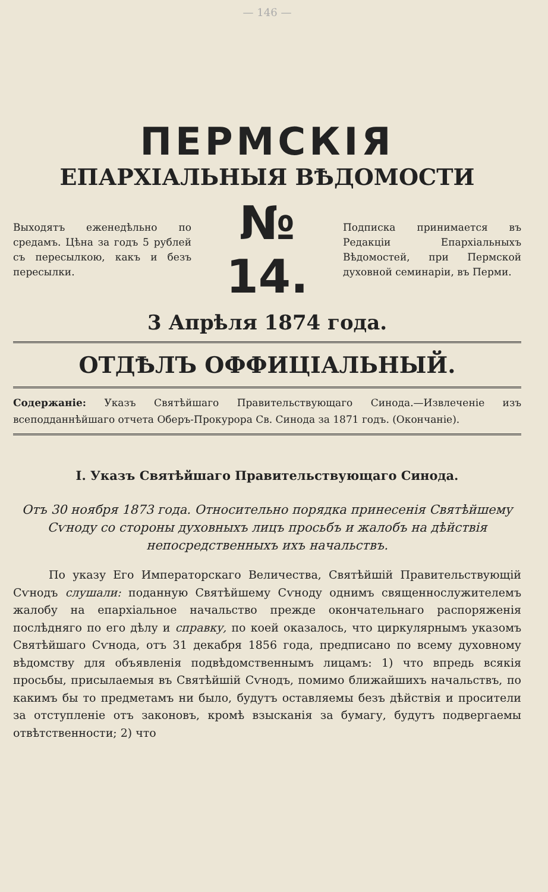— 146 —
ПЕРМСКІЯ
ЕПАРХІАЛЬНЫЯ ВѢДОМОСТИ
Выходятъ еженедѣльно по средамъ. Цѣна за годъ 5 рублей съ пересылкою, какъ и безъ пересылки.
№ 14.
Подписка принимается въ Редакціи Епархіальныхъ Вѣдомостей, при Пермской духовной семинаріи, въ Перми.
3 Апрѣля 1874 года.
ОТДѢЛЪ ОФФИЦІАЛЬНЫЙ.
Содержаніе: Указъ Святѣйшаго Правительствующаго Синода.—Извлеченіе изъ всеподданнѣйшаго отчета Оберъ-Прокурора Св. Синода за 1871 годъ. (Окончаніе).
I. Указъ Святѣйшаго Правительствующаго Синода.
Отъ 30 ноября 1873 года. Относительно порядка принесенія Святѣйшему Сѵноду со стороны духовныхъ лицъ просьбъ и жалобъ на дѣйствія непосредственныхъ ихъ начальствъ.
По указу Его Императорскаго Величества, Святѣйшій Правительствующій Сѵнодъ слушали: поданную Святѣйшему Сѵноду однимъ священнослужителемъ жалобу на епархіальное начальство прежде окончательнаго распоряженія послѣдняго по его дѣлу и справку, по коей оказалось, что циркулярнымъ указомъ Святѣйшаго Сѵнода, отъ 31 декабря 1856 года, предписано по всему духовному вѣдомству для объявленія подвѣдомственнымъ лицамъ: 1) что впредь всякія просьбы, присылаемыя въ Святѣйшій Сѵнодъ, помимо ближайшихъ начальствъ, по какимъ бы то предметамъ ни было, будутъ оставляемы безъ дѣйствія и просители за отступленіе отъ законовъ, кромѣ взысканія за бумагу, будутъ подвергаемы отвѣтственности; 2) что